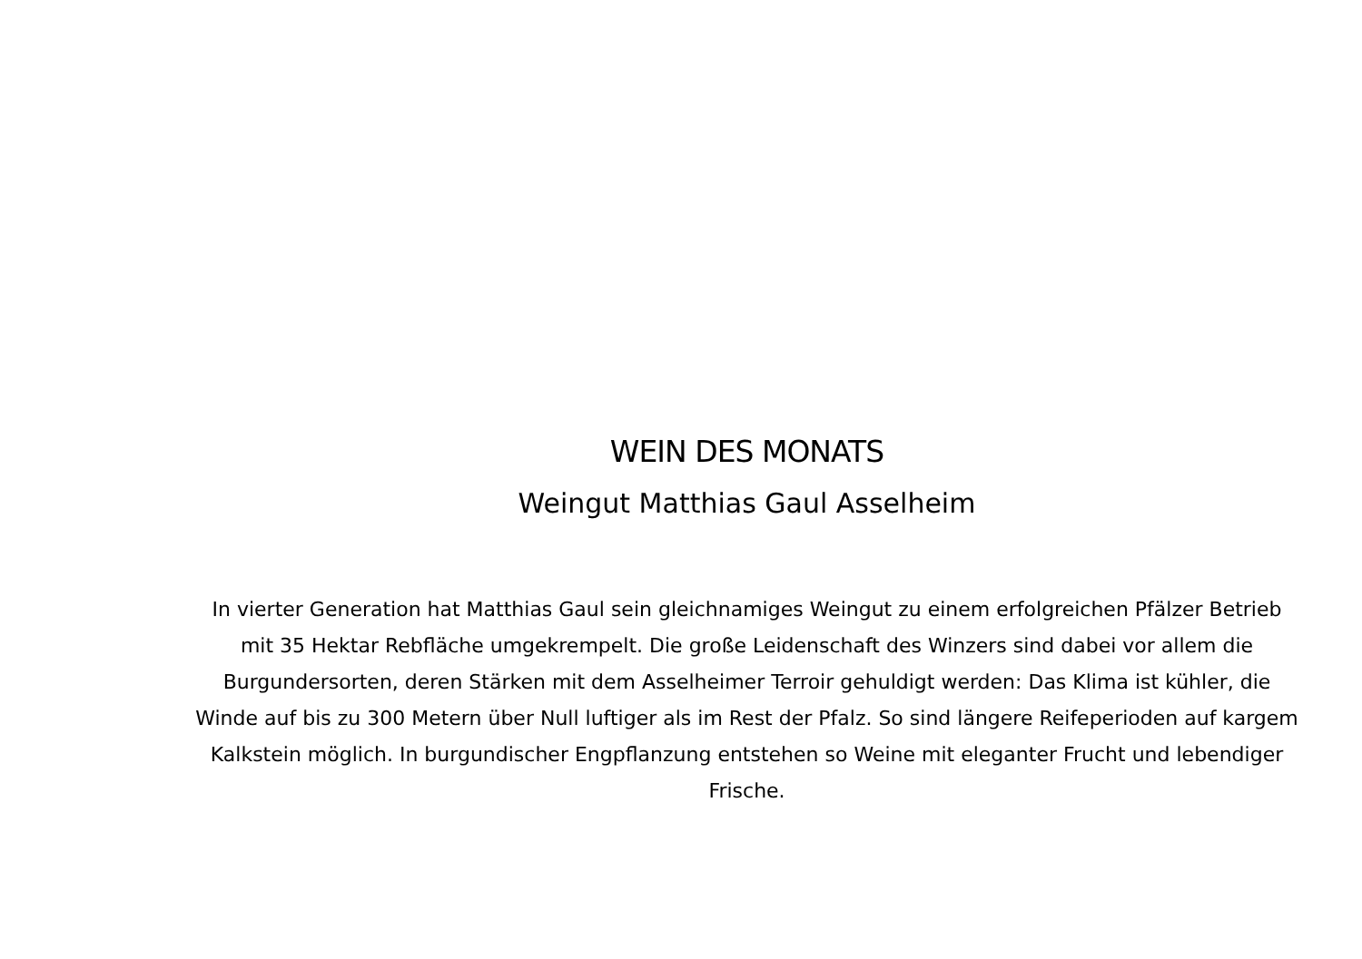WEIN DES MONATS
Weingut Matthias Gaul Asselheim
In vierter Generation hat Matthias Gaul sein gleichnamiges Weingut zu einem erfolgreichen Pfälzer Betrieb mit 35 Hektar Rebfläche umgekrempelt. Die große Leidenschaft des Winzers sind dabei vor allem die Burgundersorten, deren Stärken mit dem Asselheimer Terroir gehuldigt werden: Das Klima ist kühler, die Winde auf bis zu 300 Metern über Null luftiger als im Rest der Pfalz. So sind längere Reifeperioden auf kargem Kalkstein möglich. In burgundischer Engpflanzung entstehen so Weine mit eleganter Frucht und lebendiger Frische.